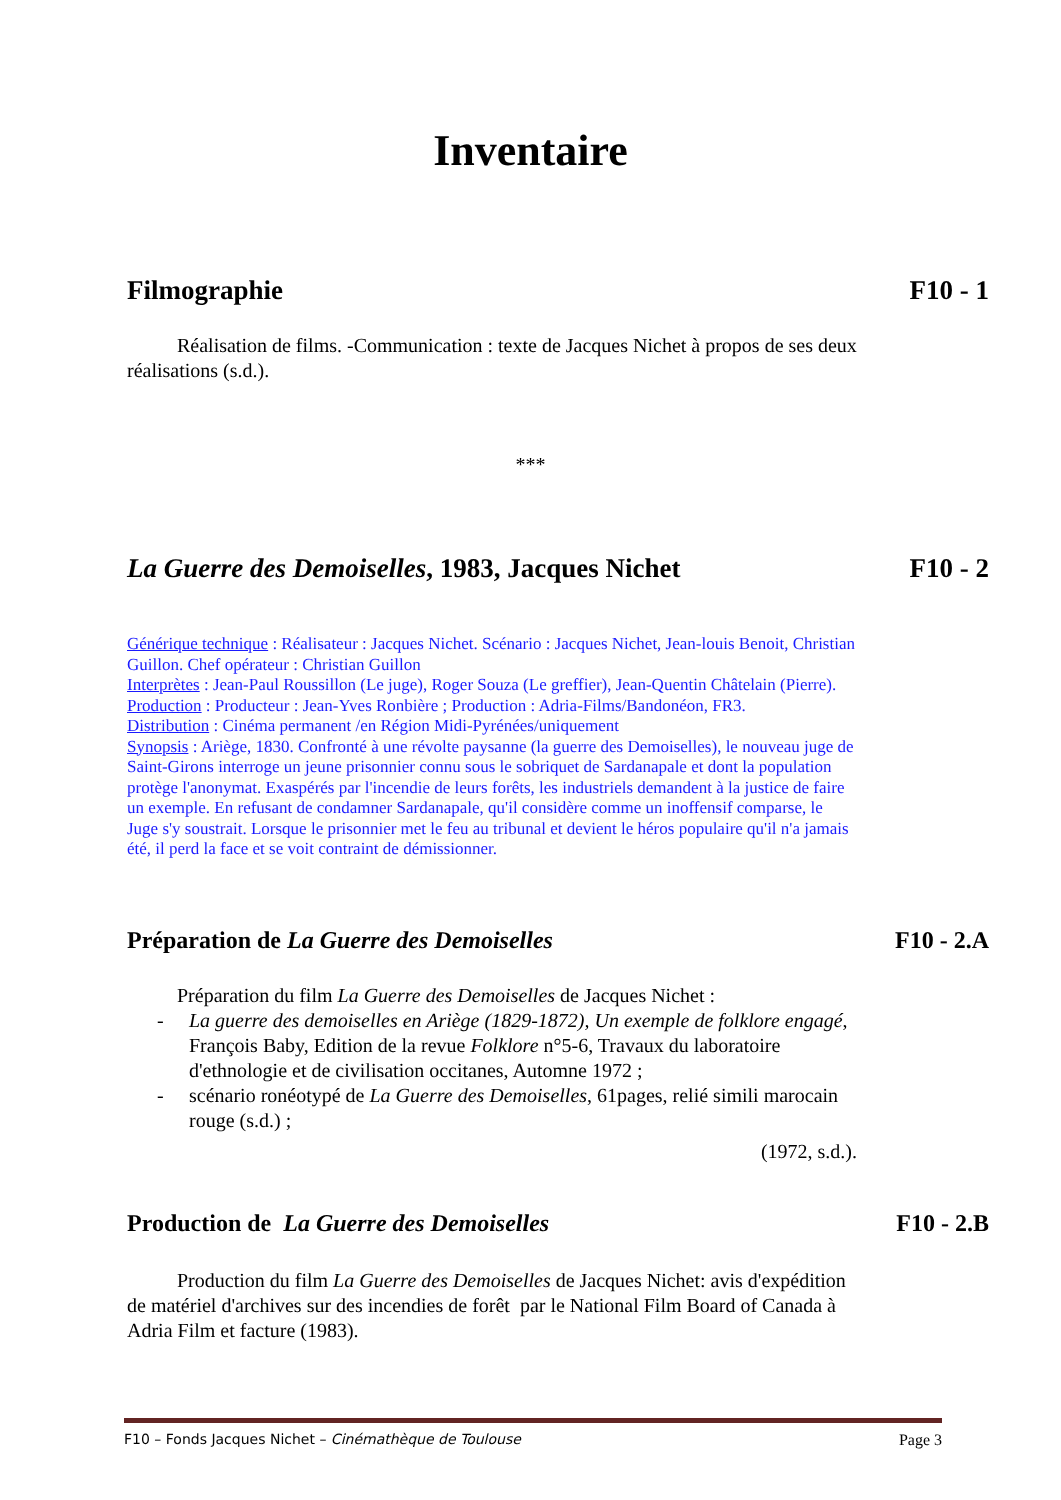Inventaire
Filmographie F10 - 1
   Réalisation de films. -Communication : texte de Jacques Nichet à propos de ses deux réalisations (s.d.).
***
La Guerre des Demoiselles, 1983, Jacques Nichet F10 - 2
Générique technique : Réalisateur : Jacques Nichet. Scénario : Jacques Nichet, Jean-louis Benoit, Christian Guillon. Chef opérateur : Christian Guillon
Interprètes : Jean-Paul Roussillon (Le juge), Roger Souza (Le greffier), Jean-Quentin Châtelain (Pierre).
Production : Producteur : Jean-Yves Ronbière ; Production : Adria-Films/Bandonéon, FR3.
Distribution : Cinéma permanent /en Région Midi-Pyrénées/uniquement
Synopsis : Ariège, 1830. Confronté à une révolte paysanne (la guerre des Demoiselles), le nouveau juge de Saint-Girons interroge un jeune prisonnier connu sous le sobriquet de Sardanapale et dont la population protège l'anonymat. Exaspérés par l'incendie de leurs forêts, les industriels demandent à la justice de faire un exemple. En refusant de condamner Sardanapale, qu'il considère comme un inoffensif comparse, le Juge s'y soustrait. Lorsque le prisonnier met le feu au tribunal et devient le héros populaire qu'il n'a jamais été, il perd la face et se voit contraint de démissionner.
Préparation de La Guerre des Demoiselles F10 - 2.A
   Préparation du film La Guerre des Demoiselles de Jacques Nichet :
- La guerre des demoiselles en Ariège (1829-1872), Un exemple de folklore engagé, François Baby, Edition de la revue Folklore n°5-6, Travaux du laboratoire d'ethnologie et de civilisation occitanes, Automne 1972 ;
- scénario ronéotypé de La Guerre des Demoiselles, 61pages, relié simili marocain rouge (s.d.) ;
(1972, s.d.).
Production de La Guerre des Demoiselles F10 - 2.B
   Production du film La Guerre des Demoiselles de Jacques Nichet: avis d'expédition de matériel d'archives sur des incendies de forêt par le National Film Board of Canada à Adria Film et facture (1983).
F10 – Fonds Jacques Nichet – Cinémathèque de Toulouse Page 3